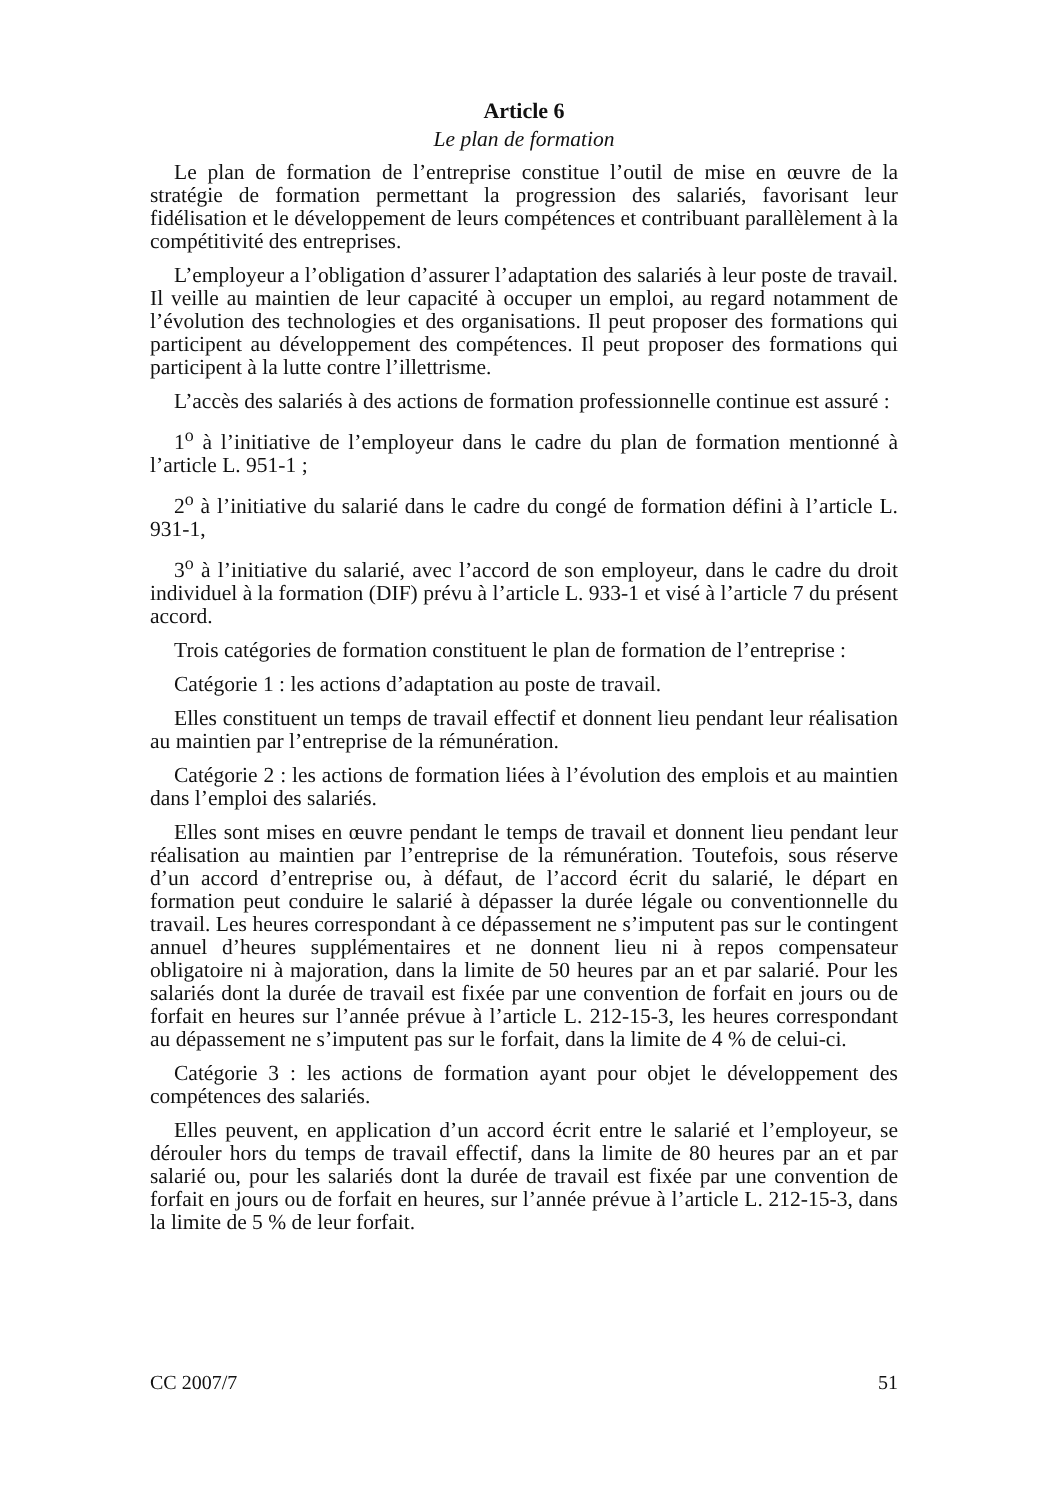Article 6
Le plan de formation
Le plan de formation de l’entreprise constitue l’outil de mise en œuvre de la stratégie de formation permettant la progression des salariés, favorisant leur fidélisation et le développement de leurs compétences et contribuant parallèlement à la compétitivité des entreprises.
L’employeur a l’obligation d’assurer l’adaptation des salariés à leur poste de travail. Il veille au maintien de leur capacité à occuper un emploi, au regard notamment de l’évolution des technologies et des organisations. Il peut proposer des formations qui participent au développement des compétences. Il peut proposer des formations qui participent à la lutte contre l’illettrisme.
L’accès des salariés à des actions de formation professionnelle continue est assuré :
1<sup>o</sup> à l’initiative de l’employeur dans le cadre du plan de formation mentionné à l’article L. 951-1 ;
2<sup>o</sup> à l’initiative du salarié dans le cadre du congé de formation défini à l’article L. 931-1,
3<sup>o</sup> à l’initiative du salarié, avec l’accord de son employeur, dans le cadre du droit individuel à la formation (DIF) prévu à l’article L. 933-1 et visé à l’article 7 du présent accord.
Trois catégories de formation constituent le plan de formation de l’entreprise :
Catégorie 1 : les actions d’adaptation au poste de travail.
Elles constituent un temps de travail effectif et donnent lieu pendant leur réalisation au maintien par l’entreprise de la rémunération.
Catégorie 2 : les actions de formation liées à l’évolution des emplois et au maintien dans l’emploi des salariés.
Elles sont mises en œuvre pendant le temps de travail et donnent lieu pendant leur réalisation au maintien par l’entreprise de la rémunération. Toutefois, sous réserve d’un accord d’entreprise ou, à défaut, de l’accord écrit du salarié, le départ en formation peut conduire le salarié à dépasser la durée légale ou conventionnelle du travail. Les heures correspondant à ce dépassement ne s’imputent pas sur le contingent annuel d’heures supplémentaires et ne donnent lieu ni à repos compensateur obligatoire ni à majoration, dans la limite de 50 heures par an et par salarié. Pour les salariés dont la durée de travail est fixée par une convention de forfait en jours ou de forfait en heures sur l’année prévue à l’article L. 212-15-3, les heures correspondant au dépassement ne s’imputent pas sur le forfait, dans la limite de 4 % de celui-ci.
Catégorie 3 : les actions de formation ayant pour objet le développement des compétences des salariés.
Elles peuvent, en application d’un accord écrit entre le salarié et l’employeur, se dérouler hors du temps de travail effectif, dans la limite de 80 heures par an et par salarié ou, pour les salariés dont la durée de travail est fixée par une convention de forfait en jours ou de forfait en heures, sur l’année prévue à l’article L. 212-15-3, dans la limite de 5 % de leur forfait.
CC 2007/7 51